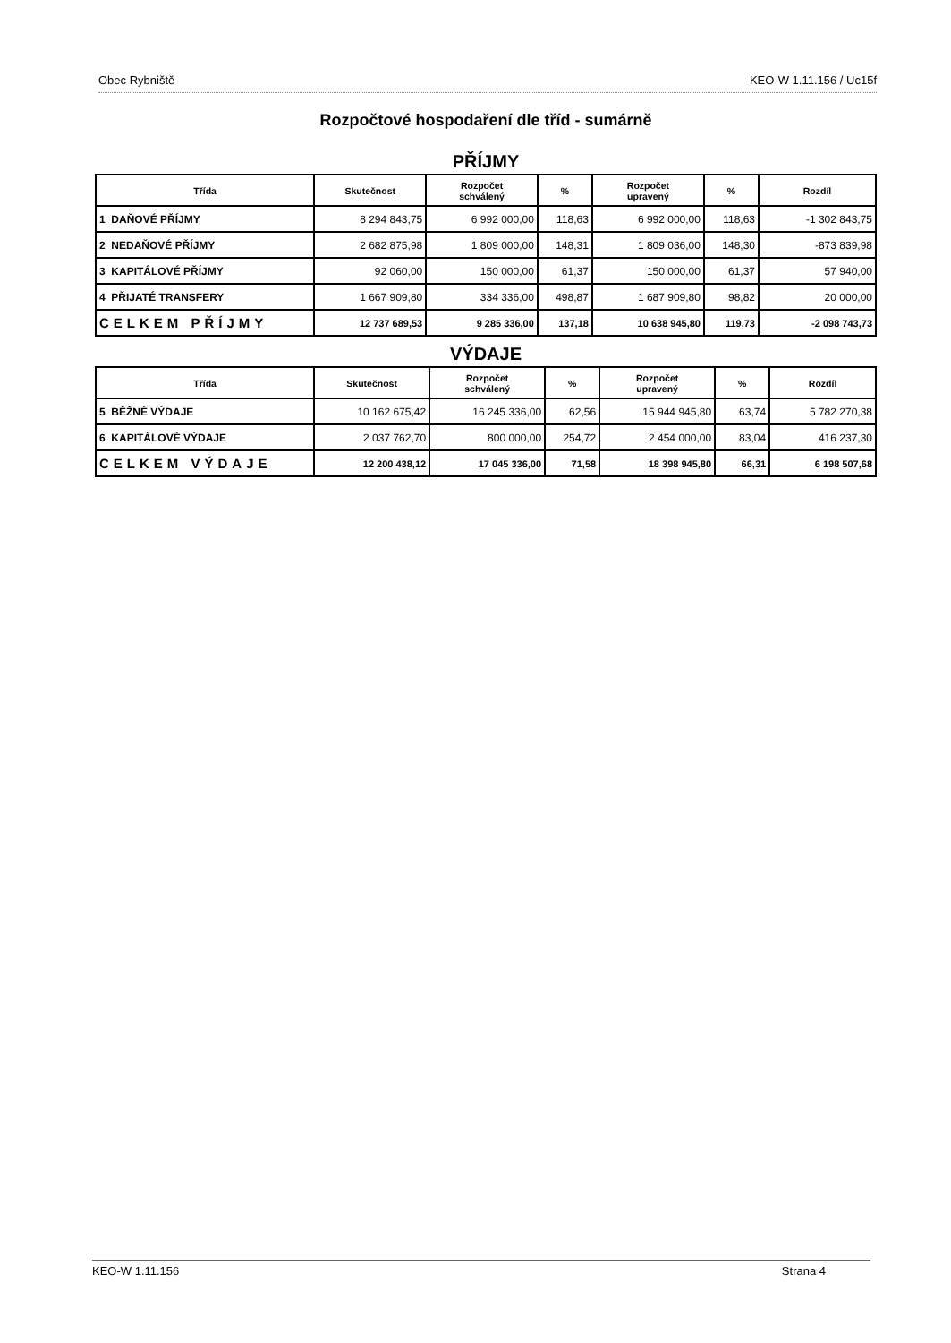Obec Rybniště KEO-W 1.11.156 / Uc15f
Rozpočtové hospodaření dle tříd - sumárně
PŘÍJMY
| Třída | Skutečnost | Rozpočet schválený | % | Rozpočet upravený | % | Rozdíl |
| --- | --- | --- | --- | --- | --- | --- |
| 1 DAŇOVÉ PŘÍJMY | 8 294 843,75 | 6 992 000,00 | 118,63 | 6 992 000,00 | 118,63 | -1 302 843,75 |
| 2 NEDAŇOVÉ PŘÍJMY | 2 682 875,98 | 1 809 000,00 | 148,31 | 1 809 036,00 | 148,30 | -873 839,98 |
| 3 KAPITÁLOVÉ PŘÍJMY | 92 060,00 | 150 000,00 | 61,37 | 150 000,00 | 61,37 | 57 940,00 |
| 4 PŘIJATÉ TRANSFERY | 1 667 909,80 | 334 336,00 | 498,87 | 1 687 909,80 | 98,82 | 20 000,00 |
| CELKEM PŘÍJMY | 12 737 689,53 | 9 285 336,00 | 137,18 | 10 638 945,80 | 119,73 | -2 098 743,73 |
VÝDAJE
| Třída | Skutečnost | Rozpočet schválený | % | Rozpočet upravený | % | Rozdíl |
| --- | --- | --- | --- | --- | --- | --- |
| 5 BĚŽNÉ VÝDAJE | 10 162 675,42 | 16 245 336,00 | 62,56 | 15 944 945,80 | 63,74 | 5 782 270,38 |
| 6 KAPITÁLOVÉ VÝDAJE | 2 037 762,70 | 800 000,00 | 254,72 | 2 454 000,00 | 83,04 | 416 237,30 |
| CELKEM VÝDAJE | 12 200 438,12 | 17 045 336,00 | 71,58 | 18 398 945,80 | 66,31 | 6 198 507,68 |
KEO-W 1.11.156 Strana 4